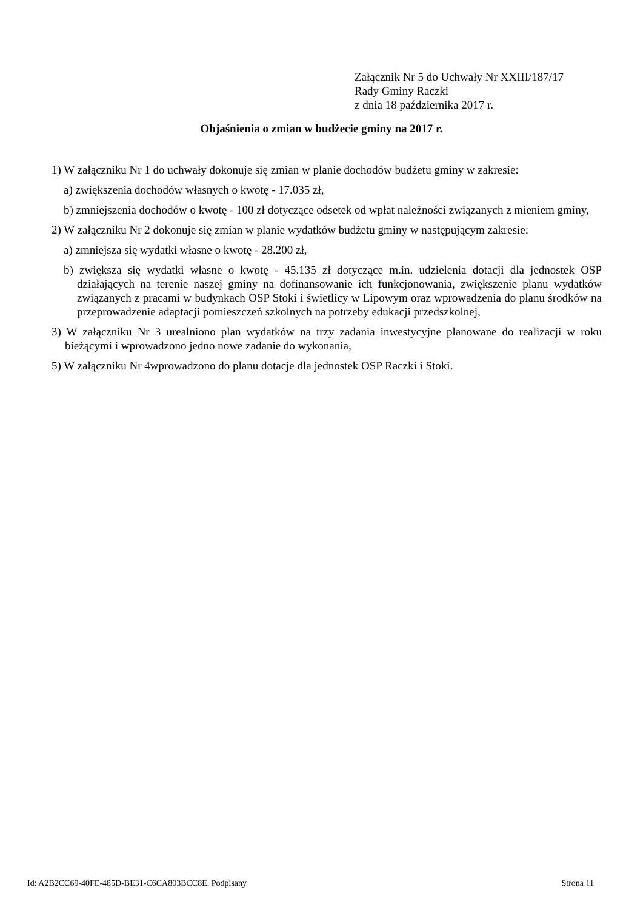Załącznik Nr 5 do Uchwały Nr XXIII/187/17
Rady Gminy Raczki
z dnia 18 października 2017 r.
Objaśnienia o zmian w budżecie gminy na 2017 r.
1) W załączniku Nr 1 do uchwały dokonuje się zmian w planie dochodów budżetu gminy w zakresie:
a) zwiększenia dochodów własnych o kwotę - 17.035 zł,
b) zmniejszenia dochodów o kwotę - 100 zł dotyczące odsetek od wpłat należności związanych z mieniem gminy,
2) W załączniku Nr 2 dokonuje się zmian w planie wydatków budżetu gminy w następującym zakresie:
a) zmniejsza się wydatki własne o kwotę - 28.200 zł,
b) zwiększa się wydatki własne o kwotę - 45.135 zł dotyczące m.in. udzielenia dotacji dla jednostek OSP działających na terenie naszej gminy na dofinansowanie ich funkcjonowania, zwiększenie planu wydatków związanych z pracami w budynkach OSP Stoki i świetlicy w Lipowym oraz wprowadzenia do planu środków na przeprowadzenie adaptacji pomieszczeń szkolnych na potrzeby edukacji przedszkolnej,
3) W załączniku Nr 3 urealniono plan wydatków na trzy zadania inwestycyjne planowane do realizacji w roku bieżącymi i wprowadzono jedno nowe zadanie do wykonania,
5) W załączniku Nr 4wprowadzono do planu dotacje dla jednostek OSP Raczki i Stoki.
Id: A2B2CC69-40FE-485D-BE31-C6CA803BCC8E. Podpisany Strona 11